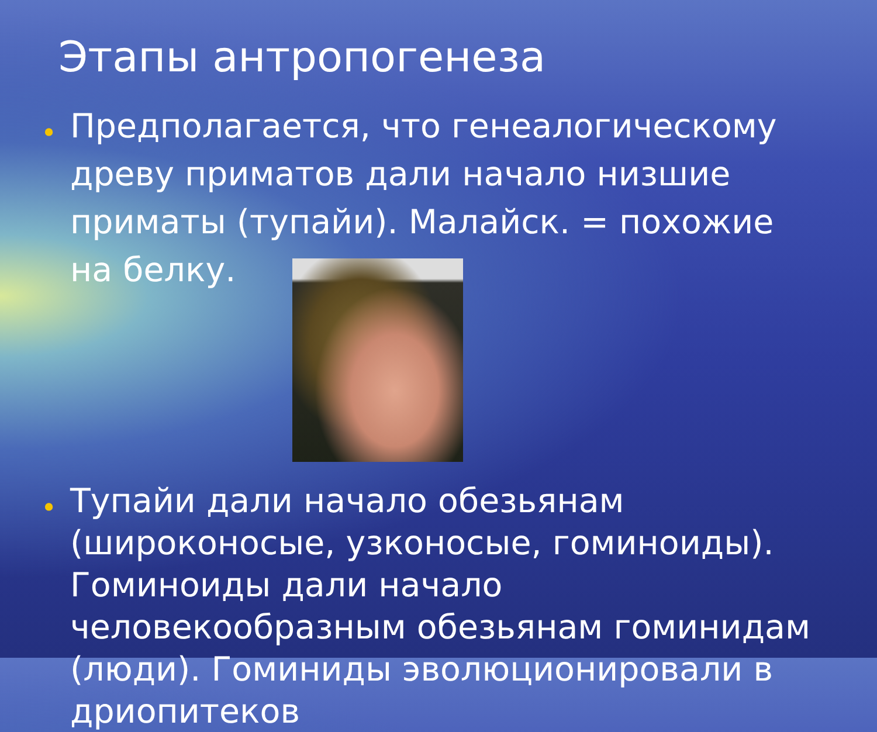Этапы антропогенеза
• Предполагается, что генеалогическому древу приматов дали начало низшие приматы (тупайи). Малайск. = похожие на белку.
• Тупайи дали начало обезьянам (широконосые, узконосые, гоминоиды). Гоминоиды дали начало человекообразным обезьянам гоминидам (люди). Гоминиды эволюционировали в дриопитеков